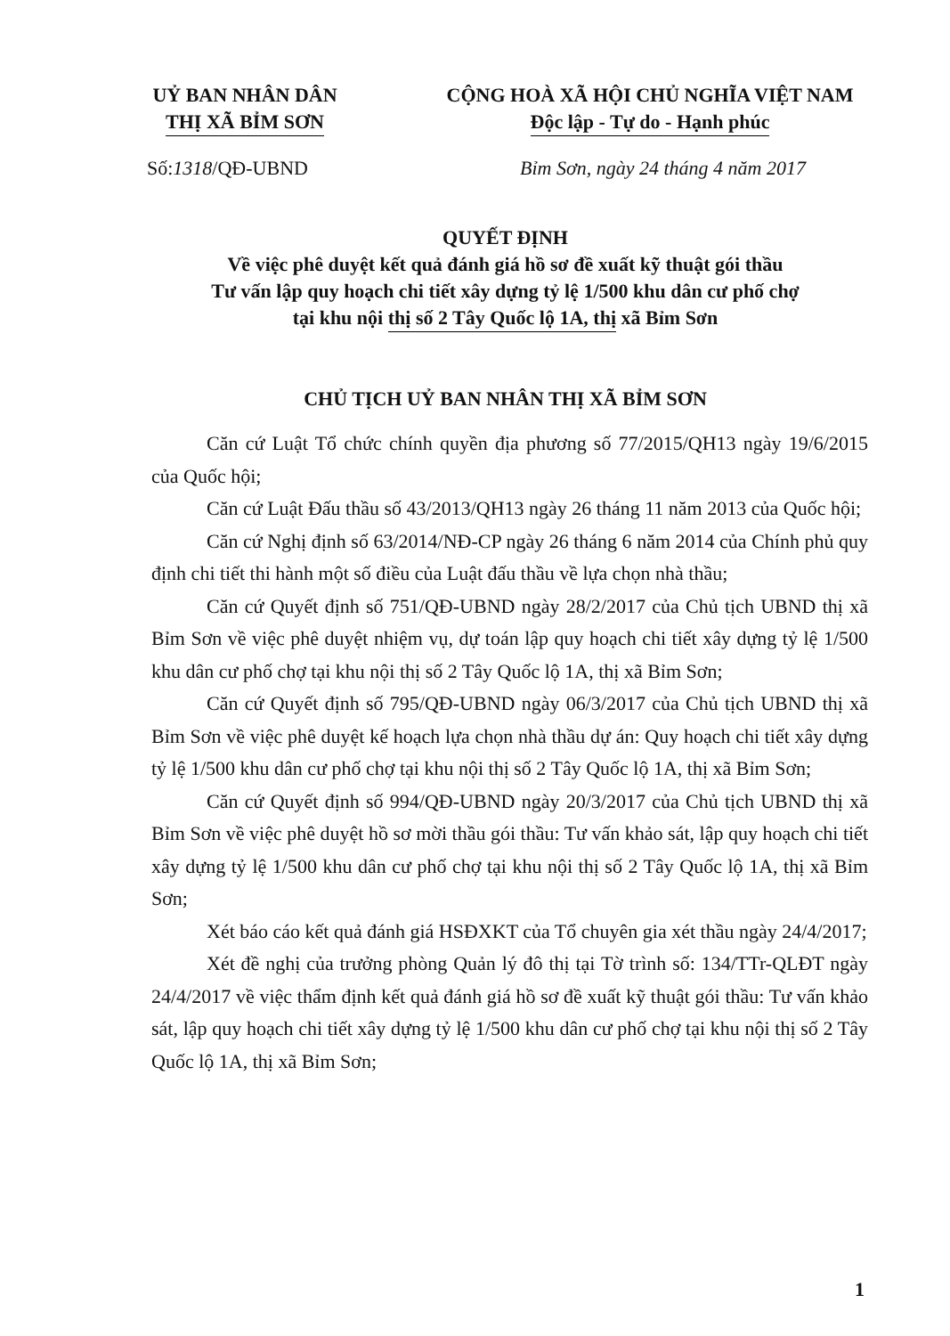UỶ BAN NHÂN DÂN
THỊ XÃ BỈM SƠN
CỘNG HOÀ XÃ HỘI CHỦ NGHĨA VIỆT NAM
Độc lập - Tự do - Hạnh phúc
Số:1318/QĐ-UBND Bỉm Sơn, ngày 24 tháng 4 năm 2017
QUYẾT ĐỊNH
Về việc phê duyệt kết quả đánh giá hồ sơ đề xuất kỹ thuật gói thầu
Tư vấn lập quy hoạch chi tiết xây dựng tỷ lệ 1/500 khu dân cư phố chợ
tại khu nội thị số 2 Tây Quốc lộ 1A, thị xã Bỉm Sơn
CHỦ TỊCH UỶ BAN NHÂN THỊ XÃ BỈM SƠN
Căn cứ Luật Tổ chức chính quyền địa phương số 77/2015/QH13 ngày 19/6/2015 của Quốc hội;
Căn cứ Luật Đấu thầu số 43/2013/QH13 ngày 26 tháng 11 năm 2013 của Quốc hội;
Căn cứ Nghị định số 63/2014/NĐ-CP ngày 26 tháng 6 năm 2014 của Chính phủ quy định chi tiết thi hành một số điều của Luật đấu thầu về lựa chọn nhà thầu;
Căn cứ Quyết định số 751/QĐ-UBND ngày 28/2/2017 của Chủ tịch UBND thị xã Bỉm Sơn về việc phê duyệt nhiệm vụ, dự toán lập quy hoạch chi tiết xây dựng tỷ lệ 1/500 khu dân cư phố chợ tại khu nội thị số 2 Tây Quốc lộ 1A, thị xã Bỉm Sơn;
Căn cứ Quyết định số 795/QĐ-UBND ngày 06/3/2017 của Chủ tịch UBND thị xã Bỉm Sơn về việc phê duyệt kế hoạch lựa chọn nhà thầu dự án: Quy hoạch chi tiết xây dựng tỷ lệ 1/500 khu dân cư phố chợ tại khu nội thị số 2 Tây Quốc lộ 1A, thị xã Bỉm Sơn;
Căn cứ Quyết định số 994/QĐ-UBND ngày 20/3/2017 của Chủ tịch UBND thị xã Bỉm Sơn về việc phê duyệt hồ sơ mời thầu gói thầu: Tư vấn khảo sát, lập quy hoạch chi tiết xây dựng tỷ lệ 1/500 khu dân cư phố chợ tại khu nội thị số 2 Tây Quốc lộ 1A, thị xã Bỉm Sơn;
Xét báo cáo kết quả đánh giá HSĐXKT của Tổ chuyên gia xét thầu ngày 24/4/2017;
Xét đề nghị của trưởng phòng Quản lý đô thị tại Tờ trình số: 134/TTr-QLĐT ngày 24/4/2017 về việc thẩm định kết quả đánh giá hồ sơ đề xuất kỹ thuật gói thầu: Tư vấn khảo sát, lập quy hoạch chi tiết xây dựng tỷ lệ 1/500 khu dân cư phố chợ tại khu nội thị số 2 Tây Quốc lộ 1A, thị xã Bỉm Sơn;
1